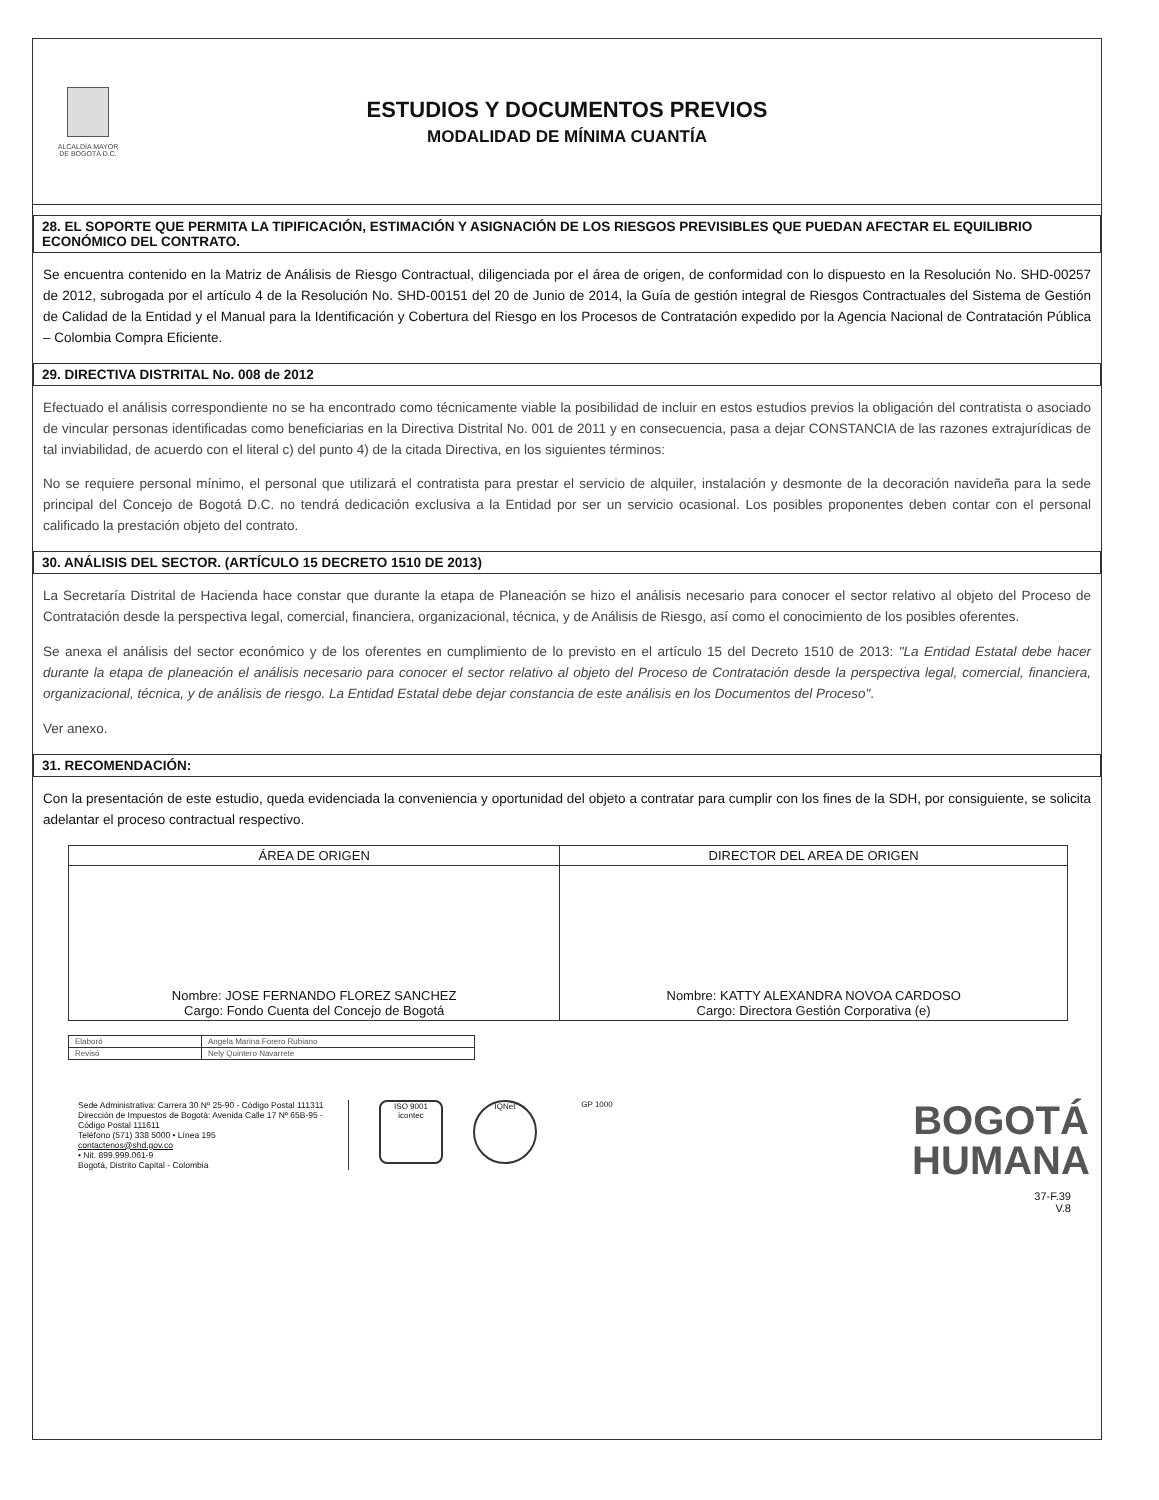ALCALDÍA MAYOR
DE BOGOTÁ D.C.
ESTUDIOS Y DOCUMENTOS PREVIOS
MODALIDAD DE MÍNIMA CUANTÍA
28. EL SOPORTE QUE PERMITA LA TIPIFICACIÓN, ESTIMACIÓN Y ASIGNACIÓN DE LOS RIESGOS PREVISIBLES QUE PUEDAN AFECTAR EL EQUILIBRIO ECONÓMICO DEL CONTRATO.
Se encuentra contenido en la Matriz de Análisis de Riesgo Contractual, diligenciada por el área de origen, de conformidad con lo dispuesto en la Resolución No. SHD-00257 de 2012, subrogada por el artículo 4 de la Resolución No. SHD-00151 del 20 de Junio de 2014, la Guía de gestión integral de Riesgos Contractuales del Sistema de Gestión de Calidad de la Entidad y el Manual para la Identificación y Cobertura del Riesgo en los Procesos de Contratación expedido por la Agencia Nacional de Contratación Pública – Colombia Compra Eficiente.
29. DIRECTIVA DISTRITAL No. 008 de 2012
Efectuado el análisis correspondiente no se ha encontrado como técnicamente viable la posibilidad de incluir en estos estudios previos la obligación del contratista o asociado de vincular personas identificadas como beneficiarias en la Directiva Distrital No. 001 de 2011 y en consecuencia, pasa a dejar CONSTANCIA de las razones extrajurídicas de tal inviabilidad, de acuerdo con el literal c) del punto 4) de la citada Directiva, en los siguientes términos:
No se requiere personal mínimo, el personal que utilizará el contratista para prestar el servicio de alquiler, instalación y desmonte de la decoración navideña para la sede principal del Concejo de Bogotá D.C. no tendrá dedicación exclusiva a la Entidad por ser un servicio ocasional. Los posibles proponentes deben contar con el personal calificado la prestación objeto del contrato.
30. ANÁLISIS DEL SECTOR. (ARTÍCULO 15 DECRETO 1510 DE 2013)
La Secretaría Distrital de Hacienda hace constar que durante la etapa de Planeación se hizo el análisis necesario para conocer el sector relativo al objeto del Proceso de Contratación desde la perspectiva legal, comercial, financiera, organizacional, técnica, y de Análisis de Riesgo, así como el conocimiento de los posibles oferentes.
Se anexa el análisis del sector económico y de los oferentes en cumplimiento de lo previsto en el artículo 15 del Decreto 1510 de 2013: "La Entidad Estatal debe hacer durante la etapa de planeación el análisis necesario para conocer el sector relativo al objeto del Proceso de Contratación desde la perspectiva legal, comercial, financiera, organizacional, técnica, y de análisis de riesgo. La Entidad Estatal debe dejar constancia de este análisis en los Documentos del Proceso".
Ver anexo.
31. RECOMENDACIÓN:
Con la presentación de este estudio, queda evidenciada la conveniencia y oportunidad del objeto a contratar para cumplir con los fines de la SDH, por consiguiente, se solicita adelantar el proceso contractual respectivo.
| ÁREA DE ORIGEN | DIRECTOR DEL AREA DE ORIGEN |
| --- | --- |
| Nombre: JOSE FERNANDO FLOREZ SANCHEZ Cargo: Fondo Cuenta del Concejo de Bogotá | Nombre: KATTY ALEXANDRA NOVOA CARDOSO Cargo: Directora Gestión Corporativa (e) |
| Elaboró | Angela Marina Forero Rubiano |
| Revisó | Nely Quintero Navarrete |
Sede Administrativa: Carrera 30 Nº 25-90 - Código Postal 111311
Dirección de Impuestos de Bogotá: Avenida Calle 17 Nº 65B-95 - Código Postal 111611
Teléfono (571) 338 5000 • Línea 195
contactenos@shd.gov.co
• Nit. 899.999.061-9
Bogotá, Distrito Capital - Colombia
ISO 9001
icontec
IQNet GP 1000
BOGOTÁ
HUMANA
37-F.39
V.8